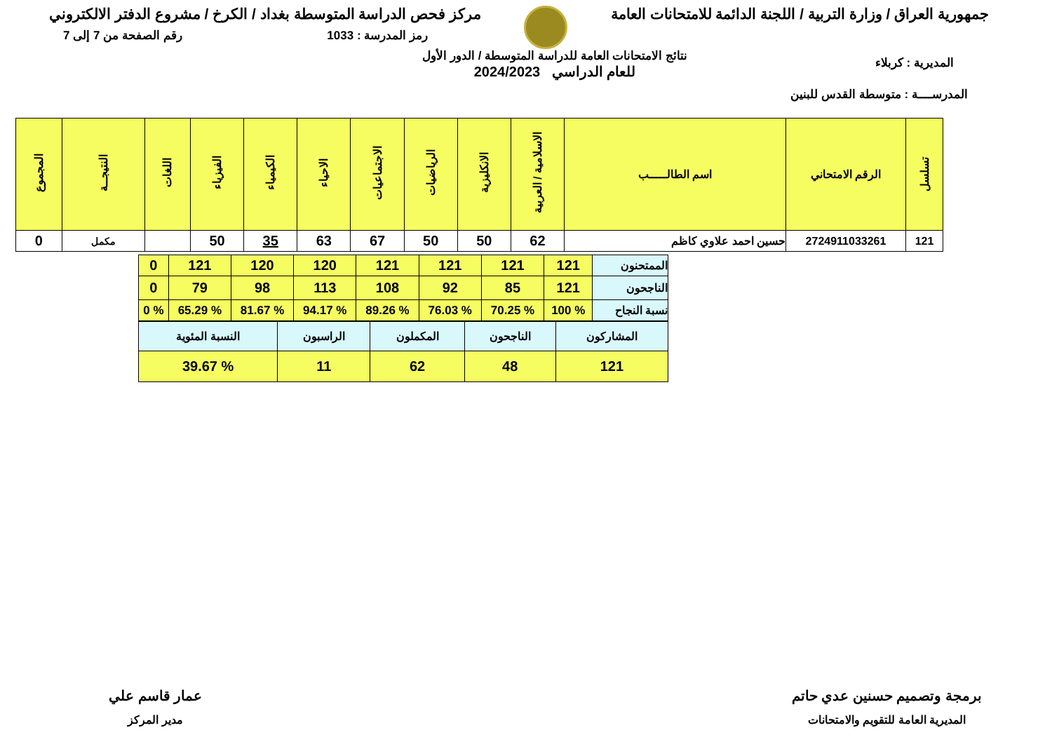جمهورية العراق / وزارة التربية / اللجنة الدائمة للامتحانات العامة
مركز فحص الدراسة المتوسطة بغداد / الكرخ / مشروع الدفتر الالكتروني
رمز المدرسة : 1033 رقم الصفحة من 7 إلى 7
المديرية : كربلاء
نتائج الامتحانات العامة للدراسة المتوسطة / الدور الأول
للعام الدراسي 2024/2023
المدرســــة : متوسطة القدس للبنين
| تسلسل | الرقم الامتحاني | اسم الطالـــــب | الاسلامية / العربية | الانكليزية | الرياضيات | الاجتماعيات | الاحياء | الكيمياء | الفيزياء | اللغات | النتيجــة | المجموع |
| --- | --- | --- | --- | --- | --- | --- | --- | --- | --- | --- | --- | --- |
| 121 | 2724911033261 | حسين احمد علاوي كاظم | 62 | 50 | 50 | 67 | 63 | 35 | 50 | | مكمل | 0 |
| الممتحنون | 121 | 121 | 121 | 121 | 120 | 120 | 121 | 0 |
| الناجحون | 121 | 85 | 92 | 108 | 113 | 98 | 79 | 0 |
| نسبة النجاح | % 100 | % 70.25 | % 76.03 | % 89.26 | % 94.17 | % 81.67 | % 65.29 | % 0 |
| المشاركون | الناجحون | المكملون | الراسبون | النسبة المئوية |
| 121 | 48 | 62 | 11 | % 39.67 |
برمجة وتصميم حسنين عدي حاتم
المديرية العامة للتقويم والامتحانات
عمار قاسم علي
مدير المركز